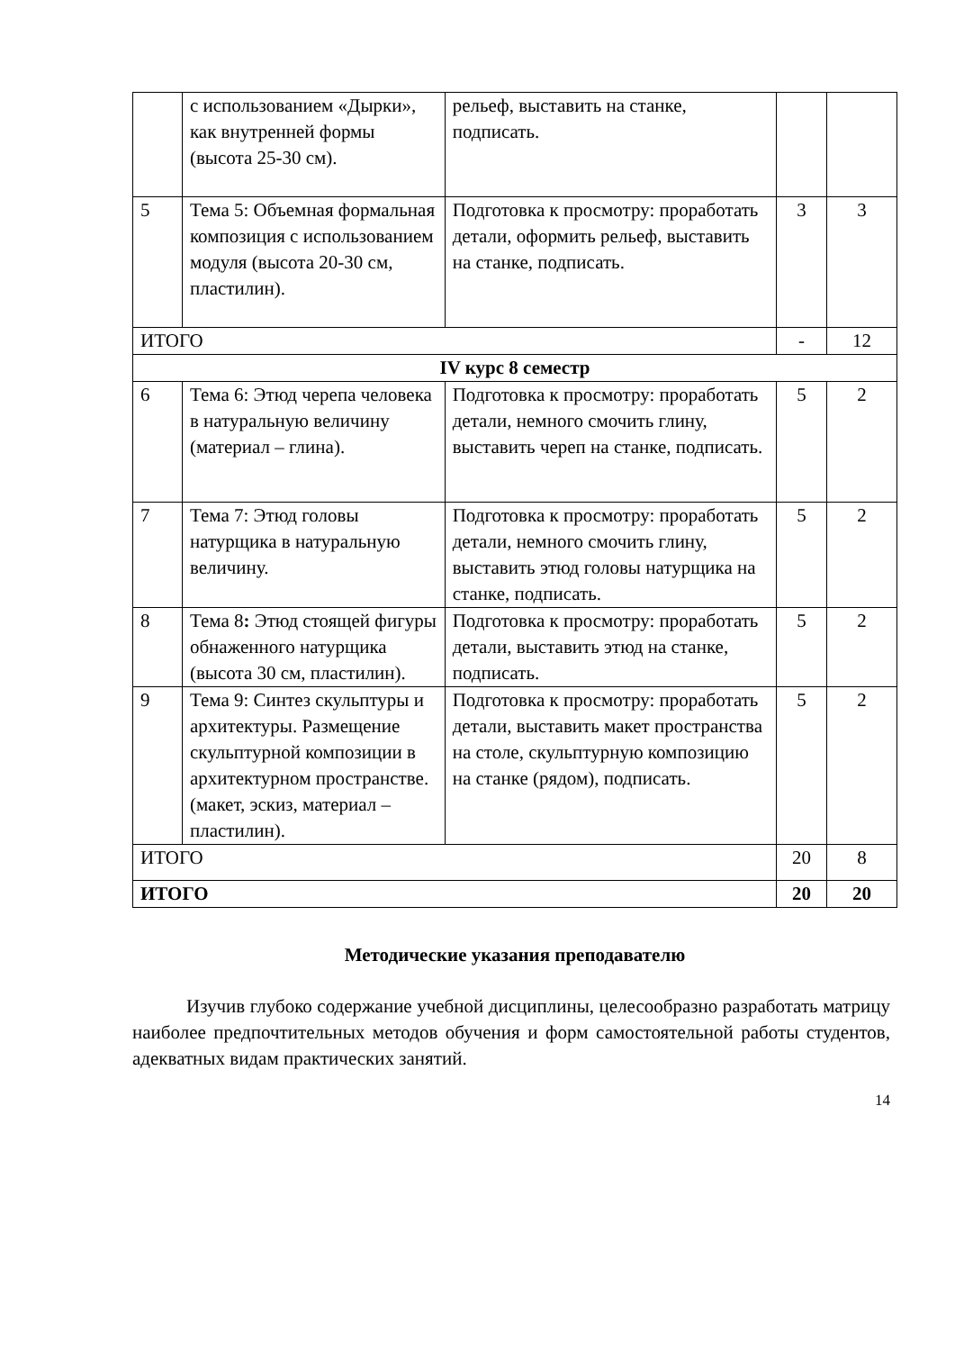| | с использованием «Дырки», как внутренней формы (высота 25-30 см). | рельеф, выставить на станке, подписать. | | |
| 5 | Тема 5: Объемная формальная композиция с использованием модуля (высота 20-30 см, пластилин). | Подготовка к просмотру: проработать детали, оформить рельеф, выставить на станке, подписать. | 3 | 3 |
| ИТОГО | | | - | 12 |
| IV курс 8 семестр | | | | |
| 6 | Тема 6: Этюд черепа человека в натуральную величину (материал – глина). | Подготовка к просмотру: проработать детали, немного смочить глину, выставить череп на станке, подписать. | 5 | 2 |
| 7 | Тема 7: Этюд головы натурщика в натуральную величину. | Подготовка к просмотру: проработать детали, немного смочить глину, выставить этюд головы натурщика на станке, подписать. | 5 | 2 |
| 8 | Тема 8 : Этюд стоящей фигуры обнаженного натурщика (высота 30 см, пластилин). | Подготовка к просмотру: проработать детали, выставить этюд на станке, подписать. | 5 | 2 |
| 9 | Тема 9: Синтез скульптуры и архитектуры. Размещение скульптурной композиции в архитектурном пространстве.(макет, эскиз, материал – пластилин). | Подготовка к просмотру: проработать детали, выставить макет пространства на столе, скульптурную композицию на станке (рядом), подписать. | 5 | 2 |
| ИТОГО | | | 20 | 8 |
| ИТОГО | | | 20 | 20 |
Методические указания преподавателю
Изучив глубоко содержание учебной дисциплины, целесообразно разработать матрицу наиболее предпочтительных методов обучения и форм самостоятельной работы студентов, адекватных видам практических занятий.
14